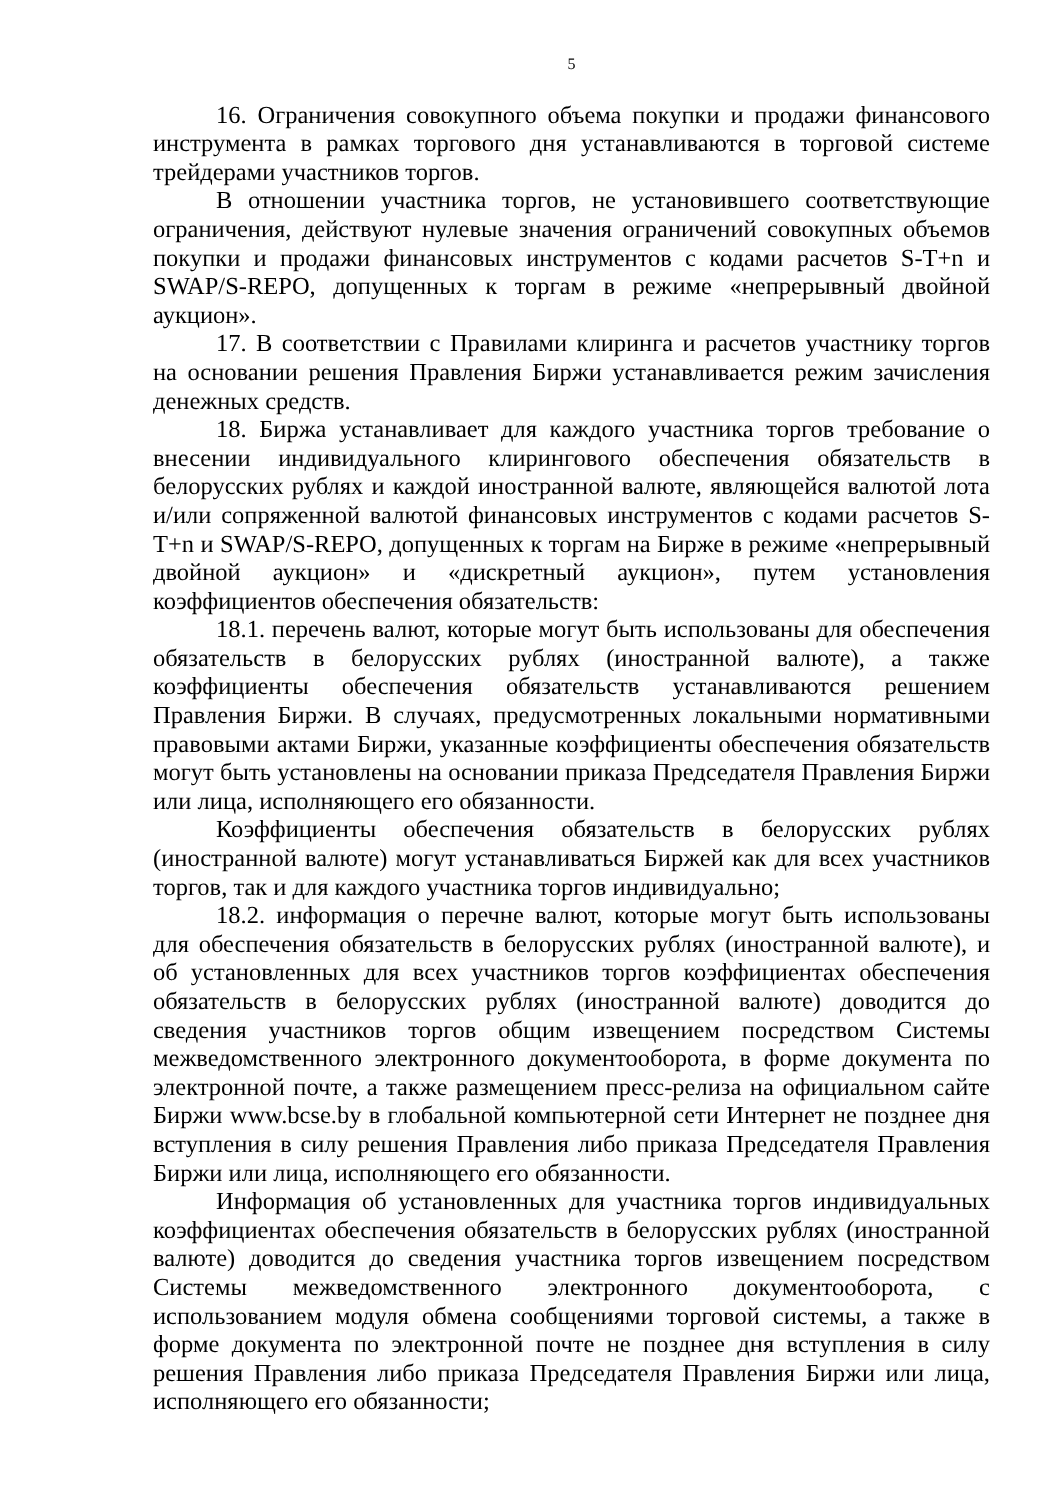5
16. Ограничения совокупного объема покупки и продажи финансового инструмента в рамках торгового дня устанавливаются в торговой системе трейдерами участников торгов.
В отношении участника торгов, не установившего соответствующие ограничения, действуют нулевые значения ограничений совокупных объемов покупки и продажи финансовых инструментов с кодами расчетов S-T+n и SWAP/S-REPO, допущенных к торгам в режиме «непрерывный двойной аукцион».
17. В соответствии с Правилами клиринга и расчетов участнику торгов на основании решения Правления Биржи устанавливается режим зачисления денежных средств.
18. Биржа устанавливает для каждого участника торгов требование о внесении индивидуального клирингового обеспечения обязательств в белорусских рублях и каждой иностранной валюте, являющейся валютой лота и/или сопряженной валютой финансовых инструментов с кодами расчетов S-T+n и SWAP/S-REPO, допущенных к торгам на Бирже в режиме «непрерывный двойной аукцион» и «дискретный аукцион», путем установления коэффициентов обеспечения обязательств:
18.1. перечень валют, которые могут быть использованы для обеспечения обязательств в белорусских рублях (иностранной валюте), а также коэффициенты обеспечения обязательств устанавливаются решением Правления Биржи. В случаях, предусмотренных локальными нормативными правовыми актами Биржи, указанные коэффициенты обеспечения обязательств могут быть установлены на основании приказа Председателя Правления Биржи или лица, исполняющего его обязанности.
Коэффициенты обеспечения обязательств в белорусских рублях (иностранной валюте) могут устанавливаться Биржей как для всех участников торгов, так и для каждого участника торгов индивидуально;
18.2. информация о перечне валют, которые могут быть использованы для обеспечения обязательств в белорусских рублях (иностранной валюте), и об установленных для всех участников торгов коэффициентах обеспечения обязательств в белорусских рублях (иностранной валюте) доводится до сведения участников торгов общим извещением посредством Системы межведомственного электронного документооборота, в форме документа по электронной почте, а также размещением пресс-релиза на официальном сайте Биржи www.bcse.by в глобальной компьютерной сети Интернет не позднее дня вступления в силу решения Правления либо приказа Председателя Правления Биржи или лица, исполняющего его обязанности.
Информация об установленных для участника торгов индивидуальных коэффициентах обеспечения обязательств в белорусских рублях (иностранной валюте) доводится до сведения участника торгов извещением посредством Системы межведомственного электронного документооборота, с использованием модуля обмена сообщениями торговой системы, а также в форме документа по электронной почте не позднее дня вступления в силу решения Правления либо приказа Председателя Правления Биржи или лица, исполняющего его обязанности;